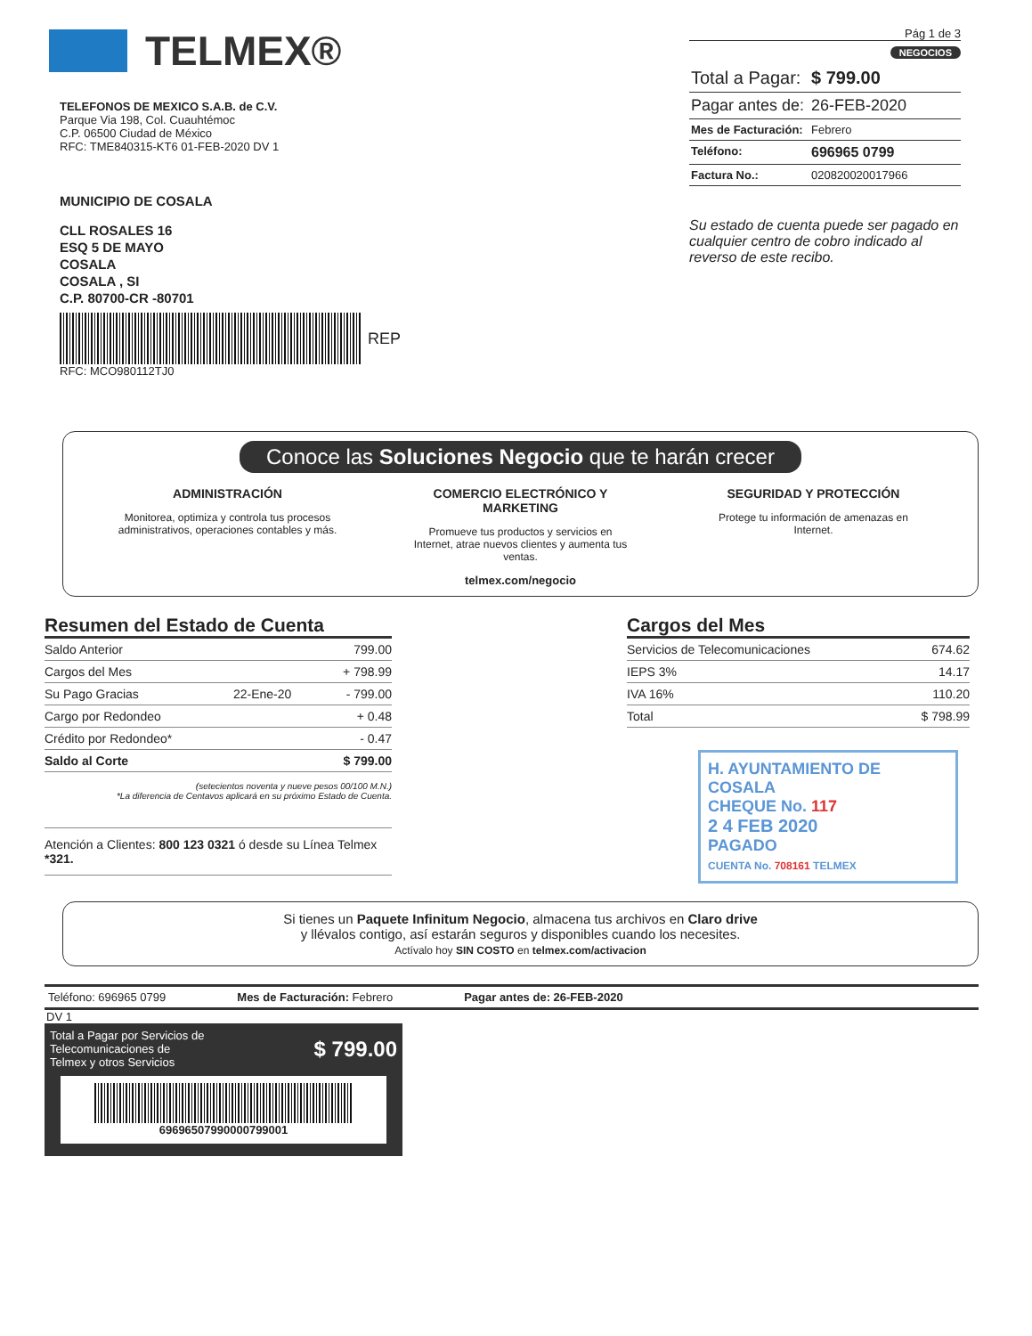TELMEX®
TELEFONOS DE MEXICO S.A.B. de C.V.
Parque Via 198, Col. Cuauhtémoc
C.P. 06500 Ciudad de México
RFC: TME840315-KT6 01-FEB-2020 DV 1
MUNICIPIO DE COSALA
CLL ROSALES 16
ESQ 5 DE MAYO
COSALA
COSALA , SI
C.P. 80700-CR -80701
REP
RFC: MCO980112TJ0
Pág 1 de 3
NEGOCIOS
Total a Pagar: $ 799.00
Pagar antes de: 26-FEB-2020
Mes de Facturación: Febrero
Teléfono: 696965 0799
Factura No.: 020820020017966
Su estado de cuenta puede ser pagado en cualquier centro de cobro indicado al reverso de este recibo.
Conoce las Soluciones Negocio que te harán crecer
ADMINISTRACIÓN
Monitorea, optimiza y controla tus procesos administrativos, operaciones contables y más.
COMERCIO ELECTRÓNICO Y MARKETING
Promueve tus productos y servicios en Internet, atrae nuevos clientes y aumenta tus ventas.
SEGURIDAD Y PROTECCIÓN
Protege tu información de amenazas en Internet.
telmex.com/negocio
Resumen del Estado de Cuenta
| Saldo Anterior | | 799.00 |
| Cargos del Mes | | + 798.99 |
| Su Pago Gracias | 22-Ene-20 | - 799.00 |
| Cargo por Redondeo | | + 0.48 |
| Crédito por Redondeo* | | - 0.47 |
| Saldo al Corte | | $ 799.00 |
(setecientos noventa y nueve pesos 00/100 M.N.)
*La diferencia de Centavos aplicará en su próximo Estado de Cuenta.
Atención a Clientes: 800 123 0321 ó desde su Línea Telmex *321.
Cargos del Mes
| Servicios de Telecomunicaciones | 674.62 |
| IEPS 3% | 14.17 |
| IVA 16% | 110.20 |
| Total | $ 798.99 |
H. AYUNTAMIENTO DE COSALA
CHEQUE No. 117
2 4 FEB 2020
PAGADO
CUENTA No. 708161 TELMEX
Si tienes un Paquete Infinitum Negocio, almacena tus archivos en Claro drive
y llévalos contigo, así estarán seguros y disponibles cuando los necesites.
Actívalo hoy SIN COSTO en telmex.com/activacion
Teléfono: 696965 0799 Mes de Facturación: Febrero Pagar antes de: 26-FEB-2020
DV 1
Total a Pagar por Servicios de
Telecomunicaciones de
Telmex y otros Servicios $ 799.00
6969650799000079900​1